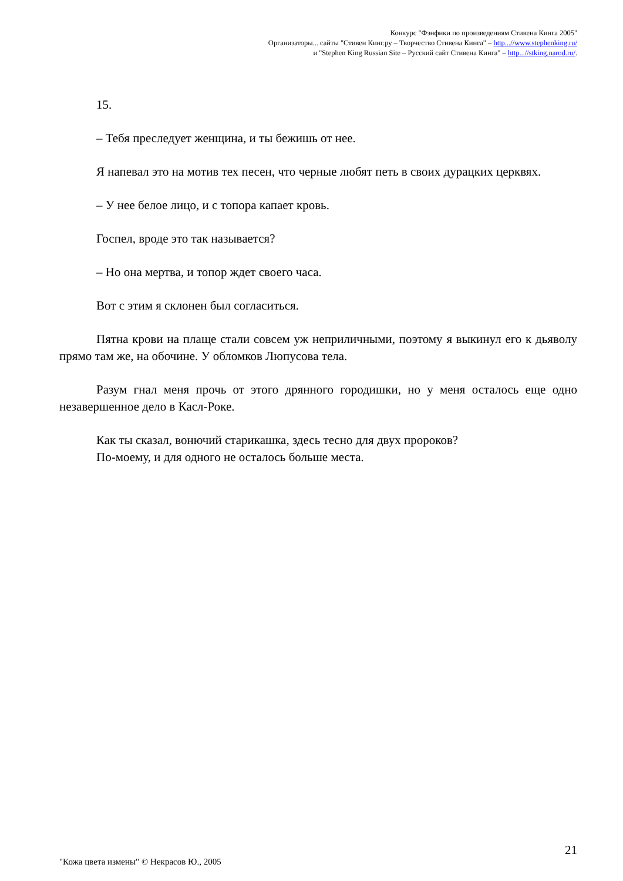Конкурс "Фэнфики по произведениям Стивена Кинга 2005"
Организаторы... сайты "Стивен Кинг.ру – Творчество Стивена Кинга" – http...//www.stephenking.ru/
и "Stephen King Russian Site – Русский сайт Стивена Кинга" – http...//stking.narod.ru/.
15.
– Тебя преследует женщина, и ты бежишь от нее.
Я напевал это на мотив тех песен, что черные любят петь в своих дурацких церквях.
– У нее белое лицо, и с топора капает кровь.
Госпел, вроде это так называется?
– Но она мертва, и топор ждет своего часа.
Вот с этим я склонен был согласиться.
Пятна крови на плаще стали совсем уж неприличными, поэтому я выкинул его к дьяволу прямо там же, на обочине. У обломков Люпусова тела.
Разум гнал меня прочь от этого дрянного городишки, но у меня осталось еще одно незавершенное дело в Касл-Роке.
Как ты сказал, вонючий старикашка, здесь тесно для двух пророков?
По-моему, и для одного не осталось больше места.
"Кожа цвета измены" © Некрасов Ю., 2005 21